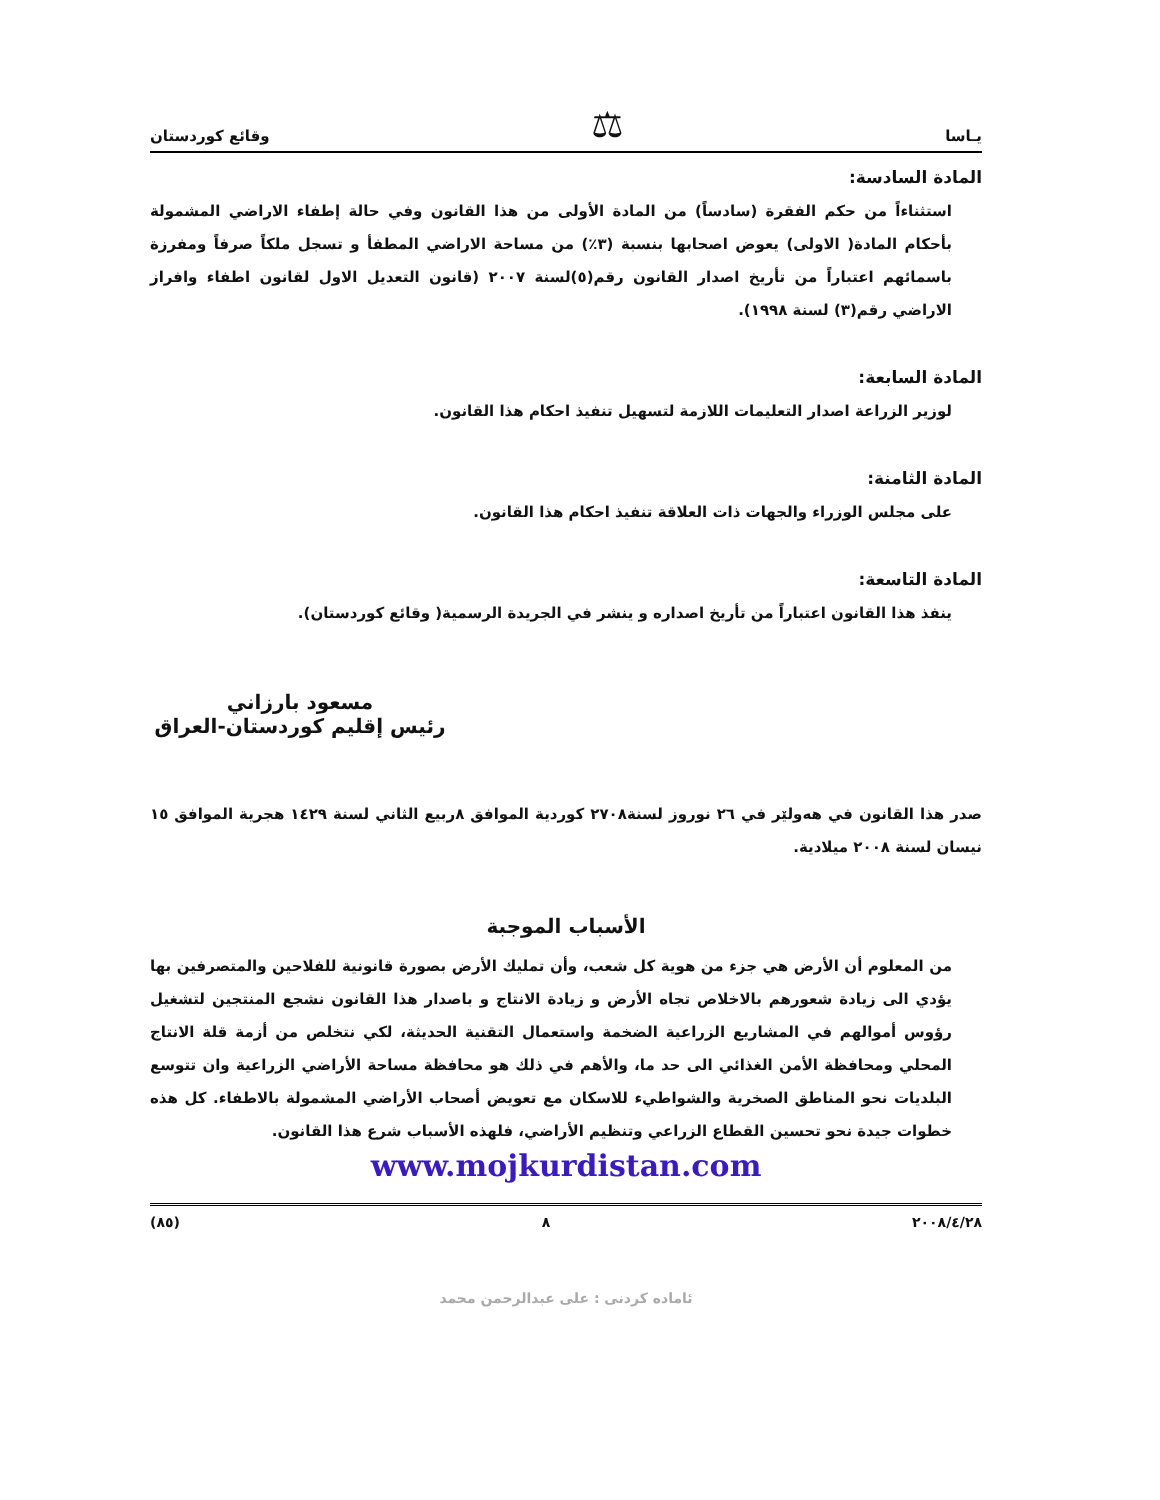يـاسا ⚖ وقائع كوردستان
المادة السادسة:
استثناءاً من حكم الفقرة (سادساً) من المادة الأولى من هذا القانون وفي حالة إطفاء الاراضي المشمولة بأحكام المادة( الاولى) يعوض اصحابها بنسبة (٣٪) من مساحة الاراضي المطفأ و تسجل ملكاً صرفاً ومفرزة باسمائهم اعتباراً من تأريخ اصدار القانون رقم(٥)لسنة ٢٠٠٧ (قانون التعديل الاول لقانون اطفاء وافراز الاراضي رقم(٣) لسنة ١٩٩٨).
المادة السابعة:
لوزير الزراعة اصدار التعليمات اللازمة لتسهيل تنفيذ احكام هذا القانون.
المادة الثامنة:
على مجلس الوزراء والجهات ذات العلاقة تنفيذ احكام هذا القانون.
المادة التاسعة:
ينفذ هذا القانون اعتباراً من تأريخ اصداره و ينشر في الجريدة الرسمية( وقائع كوردستان).
مسعود بارزاني
رئيس إقليم كوردستان-العراق
صدر هذا القانون في هەولێر في ٢٦ نوروز لسنة٢٧٠٨ كوردية الموافق ٨ربيع الثاني لسنة ١٤٢٩ هجرية الموافق ١٥ نيسان لسنة ٢٠٠٨ ميلادية.
الأسباب الموجبة
من المعلوم أن الأرض هي جزء من هوية كل شعب، وأن تمليك الأرض بصورة قانونية للفلاحين والمتصرفين بها يؤدي الى زيادة شعورهم بالاخلاص تجاه الأرض و زيادة الانتاج و باصدار هذا القانون نشجع المنتجين لتشغيل رؤوس أموالهم في المشاريع الزراعية الضخمة واستعمال التقنية الحديثة، لكي نتخلص من أزمة قلة الانتاج المحلي ومحافظة الأمن الغذائي الى حد ما، والأهم في ذلك هو محافظة مساحة الأراضي الزراعية وان تتوسع البلديات نحو المناطق الصخرية والشواطيء للاسكان مع تعويض أصحاب الأراضي المشمولة بالاطفاء. كل هذه خطوات جيدة نحو تحسين القطاع الزراعي وتنظيم الأراضي، فلهذه الأسباب شرع هذا القانون.
www.mojkurdistan.com
٢٠٠٨/٤/٢٨ ٨ (٨٥)
ئامادە كردنى : على عبدالرحمن محمد